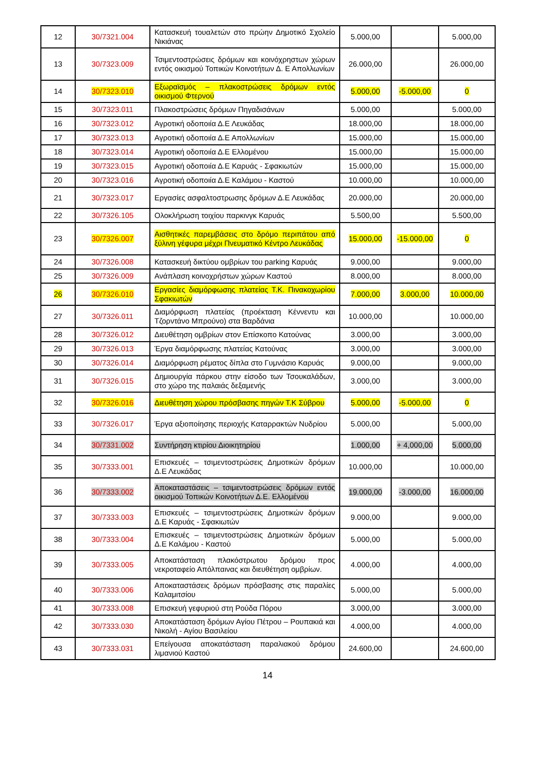| 12 | 30/7321.004 | Κατασκευή τουαλετών στο πρώην Δημοτικό Σχολείο Νικιάνας | 5.000,00 | | 5.000,00 |
| 13 | 30/7323.009 | Τσιμεντοστρώσεις δρόμων και κοινόχρηστων χώρων εντός οικισμού Τοπικών Κοινοτήτων Δ. Ε Απολλωνίων | 26.000,00 | | 26.000,00 |
| 14 | 30/7323.010 | Εξωραϊσμός – πλακοστρώσεις δρόμων εντός οικισμού Φτερνού | 5.000,00 | -5.000,00 | 0 |
| 15 | 30/7323.011 | Πλακοστρώσεις δρόμων Πηγαδισάνων | 5.000,00 | | 5.000,00 |
| 16 | 30/7323.012 | Αγροτική οδοποιία Δ.Ε Λευκάδας | 18.000,00 | | 18.000,00 |
| 17 | 30/7323.013 | Αγροτική οδοποιία Δ.Ε Απολλωνίων | 15.000,00 | | 15.000,00 |
| 18 | 30/7323.014 | Αγροτική οδοποιία Δ.Ε Ελλομένου | 15.000,00 | | 15.000,00 |
| 19 | 30/7323.015 | Αγροτική οδοποιία Δ.Ε Καρυάς - Σφακιωτών | 15.000,00 | | 15.000,00 |
| 20 | 30/7323.016 | Αγροτική οδοποιία Δ.Ε Καλάμου - Καστού | 10.000,00 | | 10.000,00 |
| 21 | 30/7323.017 | Εργασίες ασφαλτοστρωσης δρόμων Δ.Ε Λευκάδας | 20.000,00 | | 20.000,00 |
| 22 | 30/7326.105 | Ολοκλήρωση τοιχίου παρκινγκ Καρυάς | 5.500,00 | | 5.500,00 |
| 23 | 30/7326.007 | Αισθητικές παρεμβάσεις στο δρόμο περιπάτου από ξύλινη γέφυρα μέχρι Πνευματικό Κέντρο Λευκάδας | 15.000,00 | -15.000,00 | 0 |
| 24 | 30/7326.008 | Κατασκευή δικτύου ομβρίων του parking Καρυάς | 9.000,00 | | 9.000,00 |
| 25 | 30/7326.009 | Ανάπλαση κοινοχρήστων χώρων Καστού | 8.000,00 | | 8.000,00 |
| 26 | 30/7326.010 | Εργασίες διαμόρφωσης πλατείας Τ.Κ. Πινακοχωρίου Σφακιωτών | 7.000,00 | 3.000,00 | 10.000,00 |
| 27 | 30/7326.011 | Διαμόρφωση πλατείας (προέκταση Κέννεντυ και Τζορντάνο Μπρούνο) στα Βαρδάνια | 10.000,00 | | 10.000,00 |
| 28 | 30/7326.012 | Διευθέτηση ομβρίων στον Επίσκοπο Κατούνας | 3.000,00 | | 3.000,00 |
| 29 | 30/7326.013 | Έργα διαμόρφωσης πλατείας Κατούνας | 3.000,00 | | 3.000,00 |
| 30 | 30/7326.014 | Διαμόρφωση ρέματος δίπλα στο Γυμνάσιο Καρυάς | 9.000,00 | | 9.000,00 |
| 31 | 30/7326.015 | Δημιουργία πάρκου στην είσοδο των Τσουκαλάδων, στο χώρο της παλαιάς δεξαμενής | 3.000,00 | | 3.000,00 |
| 32 | 30/7326.016 | Διευθέτηση χώρου πρόσβασης πηγών Τ.Κ Σύβρου | 5.000,00 | -5.000,00 | 0 |
| 33 | 30/7326.017 | Έργα αξιοποίησης περιοχής Καταρρακτών Νυδρίου | 5.000,00 | | 5.000,00 |
| 34 | 30/7331.002 | Συντήρηση κτιρίου Διοικητηρίου | 1.000,00 | + 4,000,00 | 5.000,00 |
| 35 | 30/7333.001 | Επισκευές – τσιμεντοστρώσεις Δημοτικών δρόμων Δ.Ε Λευκάδας | 10.000,00 | | 10.000,00 |
| 36 | 30/7333.002 | Αποκαταστάσεις – τσιμεντοστρώσεις δρόμων εντός οικισμού Τοπικών Κοινοτήτων Δ.Ε. Ελλομένου | 19.000,00 | -3.000,00 | 16.000,00 |
| 37 | 30/7333.003 | Επισκευές – τσιμεντοστρώσεις Δημοτικών δρόμων Δ.Ε Καρυάς - Σφακιωτών | 9.000,00 | | 9.000,00 |
| 38 | 30/7333.004 | Επισκευές – τσιμεντοστρώσεις Δημοτικών δρόμων Δ.Ε Καλάμου - Καστού | 5.000,00 | | 5.000,00 |
| 39 | 30/7333.005 | Αποκατάσταση πλακόστρωτου δρόμου προς νεκροταφείο Απόλπαινας και διευθέτηση ομβρίων. | 4.000,00 | | 4.000,00 |
| 40 | 30/7333.006 | Αποκαταστάσεις δρόμων πρόσβασης στις παραλίες Καλαμιτσίου | 5.000,00 | | 5.000,00 |
| 41 | 30/7333.008 | Επισκευή γεφυριού στη Ρούδα Πόρου | 3.000,00 | | 3.000,00 |
| 42 | 30/7333.030 | Αποκατάσταση δρόμων Αγίου Πέτρου – Ρουπακιά και Νικολή - Αγίου Βασιλείου | 4.000,00 | | 4.000,00 |
| 43 | 30/7333.031 | Επείγουσα αποκατάσταση παραλιακού δρόμου λιμανιού Καστού | 24.600,00 | | 24.600,00 |
14